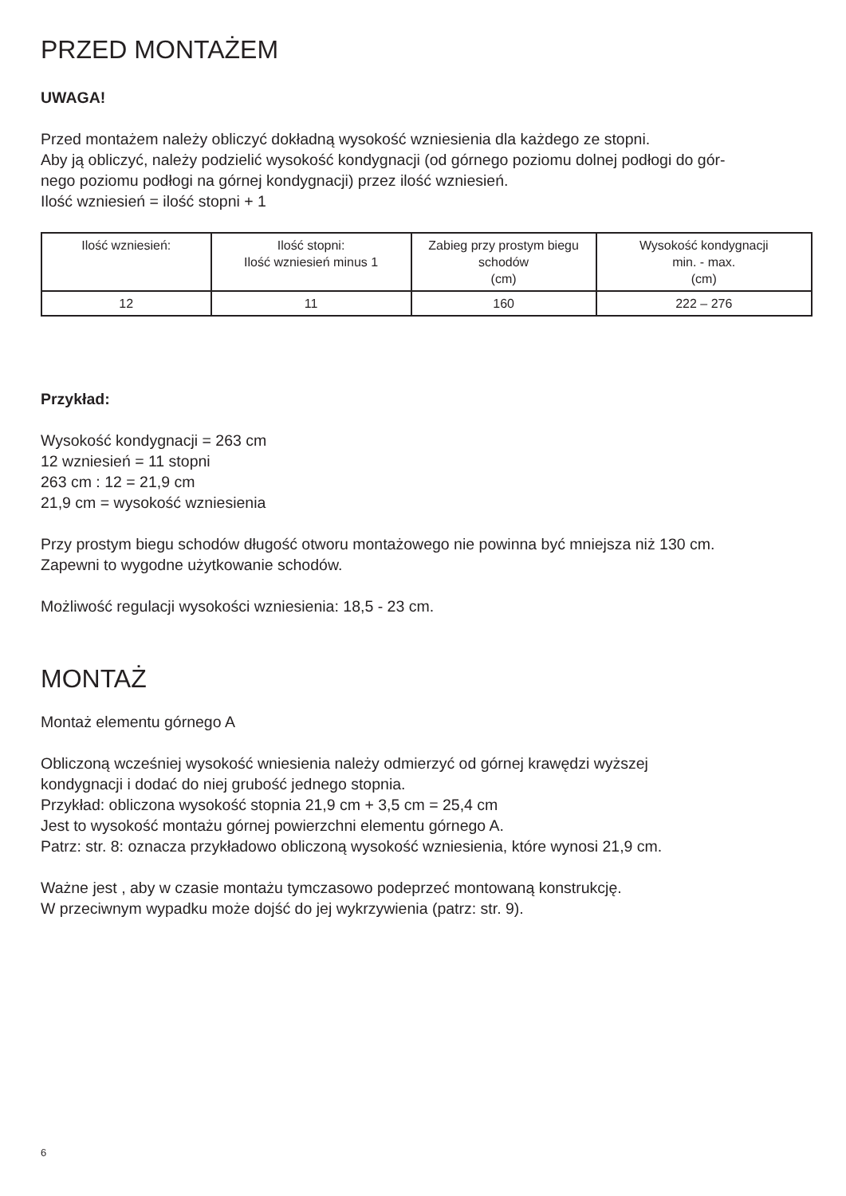PRZED MONTAŻEM
UWAGA!
Przed montażem należy obliczyć dokładną wysokość wzniesienia dla każdego ze stopni.
Aby ją obliczyć, należy podzielić wysokość kondygnacji (od górnego poziomu dolnej podłogi do gór-
nego poziomu podłogi na górnej kondygnacji) przez ilość wzniesień.
Ilość wzniesień = ilość stopni + 1
| Ilość wzniesień: | Ilość stopni: Ilość wzniesień minus 1 | Zabieg przy prostym biegu schodów (cm) | Wysokość kondygnacji min. - max. (cm) |
| 12 | 11 | 160 | 222 – 276 |
Przykład:
Wysokość kondygnacji = 263 cm
12 wzniesień = 11 stopni
263 cm : 12 = 21,9 cm
21,9 cm = wysokość wzniesienia
Przy prostym biegu schodów długość otworu montażowego nie powinna być mniejsza niż 130 cm.
Zapewni to wygodne użytkowanie schodów.
Możliwość regulacji wysokości wzniesienia: 18,5 - 23 cm.
MONTAŻ
Montaż elementu górnego A
Obliczoną wcześniej wysokość wniesienia należy odmierzyć od górnej krawędzi wyższej
kondygnacji i dodać do niej grubość jednego stopnia.
Przykład: obliczona wysokość stopnia 21,9 cm + 3,5 cm = 25,4 cm
Jest to wysokość montażu górnej powierzchni elementu górnego A.
Patrz: str. 8: oznacza przykładowo obliczoną wysokość wzniesienia, które wynosi 21,9 cm.
Ważne jest , aby w czasie montażu tymczasowo podeprzeć montowaną konstrukcję.
W przeciwnym wypadku może dojść do jej wykrzywienia (patrz: str. 9).
6